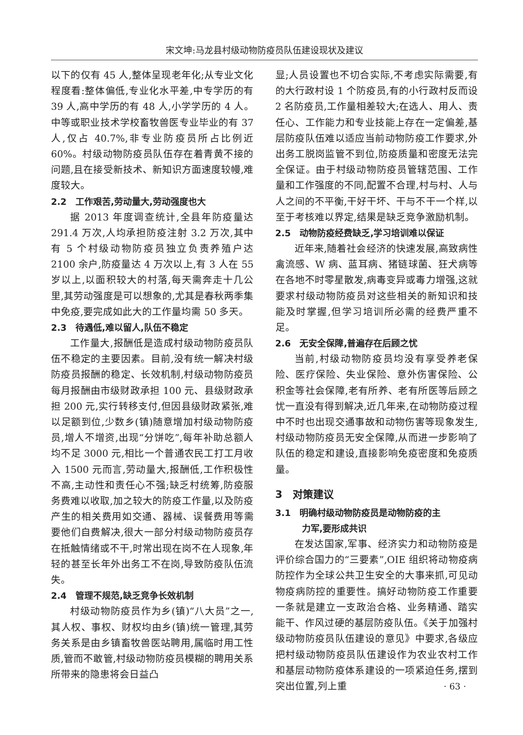宋文坤:马龙县村级动物防疫员队伍建设现状及建议
以下的仅有 45 人,整体呈现老年化;从专业文化程度看:整体偏低,专业化水平差,中专学历的有 39 人,高中学历的有 48 人,小学学历的 4 人。中等或职业技术学校畜牧兽医专业毕业的有 37 人,仅占 40.7%,非专业防疫员所占比例近 60%。村级动物防疫员队伍存在着青黄不接的问题,且在接受新技术、新知识方面速度较幔,难度较大。
2.2　工作艰苦,劳动量大,劳动强度也大
据 2013 年度调查统计,全县年防疫量达 291.4 万次,人均承担防疫注射 3.2 万次,其中有 5 个村级动物防疫员独立负责养殖户达 2100 余户,防疫量达 4 万次以上,有 3 人在 55 岁以上,以面积较大的村落,每天需奔走十几公里,其劳动强度是可以想象的,尤其是春秋两季集中免疫,要完成如此大的工作量均需 50 多天。
2.3　待遇低,难以留人,队伍不稳定
工作量大,报酬低是造成村级动物防疫员队伍不稳定的主要因素。目前,没有统一解决村级防疫员报酬的稳定、长效机制,村级动物防疫员每月报酬由市级财政承担 100 元、县级财政承担 200 元,实行转移支付,但因县级财政紧张,难以足额到位,少数乡(镇)随意增加村级动物防疫员,增人不增资,出现“分饼吃”,每年补助总额人均不足 3000 元,相比一个普通农民工打工月收入 1500 元而言,劳动量大,报酬低,工作积极性不高,主动性和责任心不强;缺乏村统筹,防疫服务费难以收取,加之较大的防疫工作量,以及防疫产生的相关费用如交通、器械、误餐费用等需要他们自费解决,很大一部分村级动物防疫员存在抵触情绪或不干,时常出现在岗不在人现象,年轻的甚至长年外出务工不在岗,导致防疫队伍流失。
2.4　管理不规范,缺乏竞争长效机制
村级动物防疫员作为乡(镇)“八大员”之一,其人权、事权、财权均由乡(镇)统一管理,其劳务关系是由乡镇畜牧兽医站聘用,属临时用工性质,管而不敢管,村级动物防疫员模糊的聘用关系所带来的隐患将会日益凸
显;人员设置也不切合实际,不考虑实际需要,有的大行政村设 1 个防疫员,有的小行政村反而设 2 名防疫员,工作量相差较大;在选人、用人、责任心、工作能力和专业技能上存在一定偏差,基层防疫队伍难以适应当前动物防疫工作要求,外出务工脱岗监管不到位,防疫质量和密度无法完全保证。由于村级动物防疫员管辖范围、工作量和工作强度的不同,配置不合理,村与村、人与人之间的不平衡,干好干坏、干与不干一个样,以至于考核难以界定,结果是缺乏竞争激励机制。
2.5　动物防疫经费缺乏,学习培训难以保证
近年来,随着社会经济的快速发展,高致病性禽流感、W 病、蓝耳病、猪链球菌、狂犬病等在各地不时零星散发,病毒变异或毒力增强,这就要求村级动物防疫员对这些相关的新知识和技能及时掌握,但学习培训所必需的经费严重不足。
2.6　无安全保障,普遍存在后顾之忧
当前,村级动物防疫员均没有享受养老保险、医疗保险、失业保险、意外伤害保险、公积金等社会保障,老有所养、老有所医等后顾之忧一直没有得到解决,近几年来,在动物防疫过程中不时也出现交通事故和动物伤害等现象发生,村级动物防疫员无安全保障,从而进一步影响了队伍的稳定和建设,直接影响免疫密度和免疫质量。
3　对策建议
3.1　明确村级动物防疫员是动物防疫的主
　　　力军,要形成共识
在发达国家,军事、经济实力和动物防疫是评价综合国力的“三要素”,OIE 组织将动物疫病防控作为全球公共卫生安全的大事来抓,可见动物疫病防控的重要性。搞好动物防疫工作重要一条就是建立一支政治合格、业务精通、踏实能干、作风过硬的基层防疫队伍。《关于加强村级动物防疫员队伍建设的意见》中要求,各级应把村级动物防疫员队伍建设作为农业农村工作和基层动物防疫体系建设的一项紧迫任务,摆到突出位置,列上重
· 63 ·